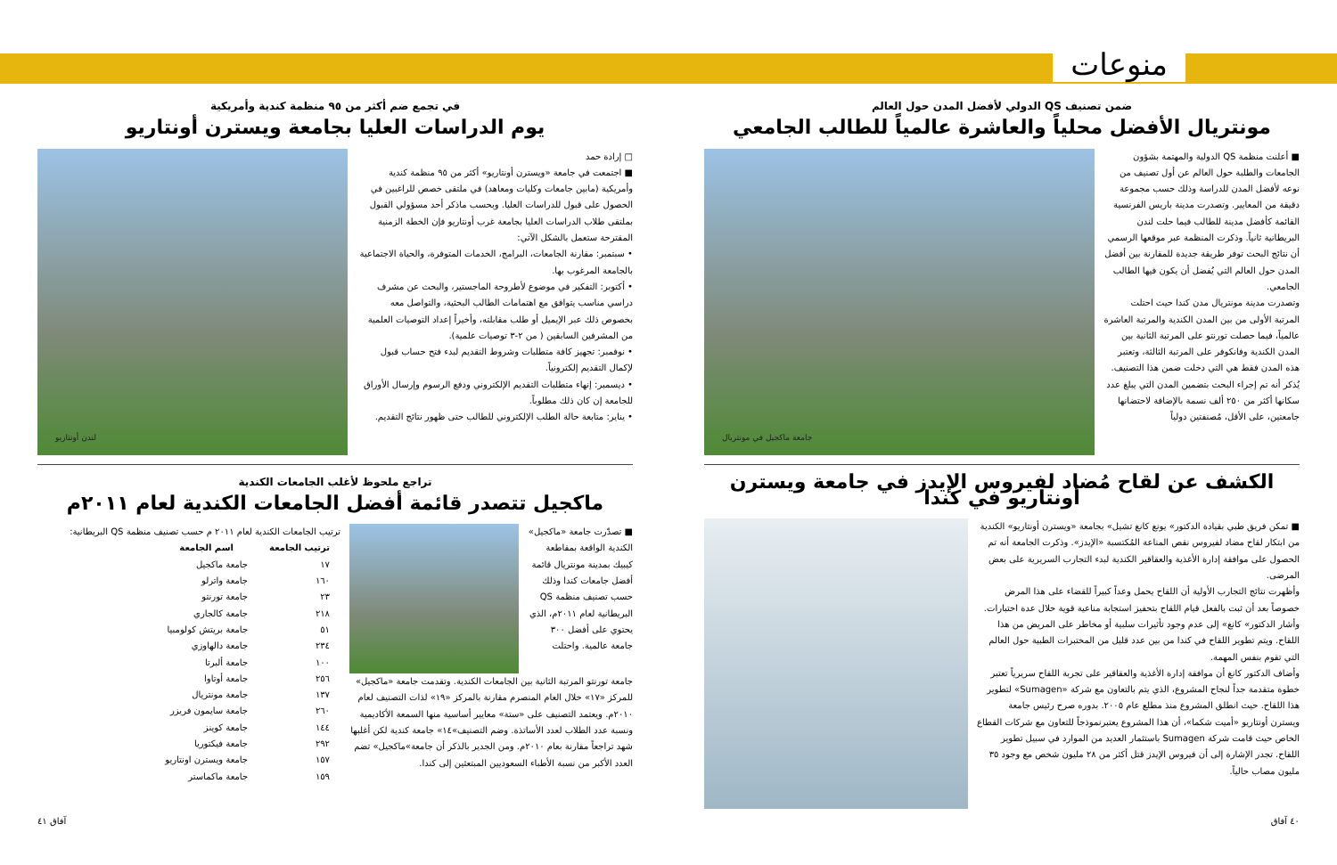منوعات
ضمن تصنيف QS الدولي لأفضل المدن حول العالم
مونتريال الأفضل محلياً والعاشرة عالمياً للطالب الجامعي
■ أعلنت منظمة QS الدولية والمهتمة بشؤون الجامعات والطلبة حول العالم عن أول تصنيف من نوعه لأفضل المدن للدراسة وذلك حسب مجموعة دقيقة من المعايير. وتصدرت مدينة باريس الفرنسية القائمة كأفضل مدينة للطالب فيما حلت لندن البريطانية ثانياً. وذكرت المنظمة عبر موقعها الرسمي أن نتائج البحث توفر طريقة جديدة للمقارنة بين أفضل المدن حول العالم التي يُفضل أن يكون فيها الطالب الجامعي.
وتصدرت مدينة مونتريال مدن كندا حيث احتلت المرتبة الأولى من بين المدن الكندية والمرتبة العاشرة عالمياً، فيما حصلت تورنتو على المرتبة الثانية بين المدن الكندية وفانكوفر على المرتبة الثالثة، وتعتبر هذه المدن فقط هي التي دخلت ضمن هذا التصنيف.
يُذكر أنه تم إجراء البحث بتضمين المدن التي يبلغ عدد سكانها أكثر من ٢٥٠ ألف نسمة بالإضافة لاحتضانها جامعتين، على الأقل، مُصنفتين دولياً
جامعة ماكجيل في مونتريال
الكشف عن لقاح مُضاد لفيروس الإيدز في جامعة ويسترن أونتاريو في كندا
■ تمكن فريق طبي بقيادة الدكتور» يونغ كانغ تشيل» بجامعة «ويسترن أونتاريو» الكندية من ابتكار لقاح مضاد لفيروس نقص المناعة المُكتسبة «الإيدز». وذكرت الجامعة أنه تم الحصول على موافقة إدارة الأغذية والعقاقير الكندية لبدء التجارب السريرية على بعض المرضى.
وأظهرت نتائج التجارب الأولية أن اللقاح يحمل وعداً كبيراً للقضاء على هذا المرض خصوصاً بعد أن ثبت بالفعل قيام اللقاح بتحفيز استجابة مناعية قوية خلال عدة اختبارات.
وأشار الدكتور» كانغ» إلى عدم وجود تأثيرات سلبية أو مخاطر على المريض من هذا اللقاح. ويتم تطوير اللقاح في كندا من بين عدد قليل من المختبرات الطبية حول العالم التي تقوم بنفس المهمة.
وأضاف الدكتور كانغ أن موافقة إدارة الأغذية والعقاقير على تجربة اللقاح سريرياً تعتبر خطوة متقدمة جداً لنجاح المشروع، الذي يتم بالتعاون مع شركة «Sumagen» لتطوير هذا اللقاح. حيث انطلق المشروع منذ مطلع عام ٢٠٠٥. بدوره صرح رئيس جامعة ويسترن أونتاريو «أميت شكما»، أن هذا المشروع يعتبرنموذجاً للتعاون مع شركات القطاع الخاص حيث قامت شركة Sumagen باستثمار العديد من الموارد في سبيل تطوير اللقاح. تجدر الإشارة إلى أن فيروس الإيدز قتل أكثر من ٢٨ مليون شخص مع وجود ٣٥ مليون مصاب حالياً.
في تجمع ضم أكثر من ٩٥ منظمة كندية وأمريكية
يوم الدراسات العليا بجامعة ويسترن أونتاريو
□ إرادة حمد
■ اجتمعت في جامعة «ويسترن أونتاريو» أكثر من ٩٥ منظمة كندية وأمريكية (مابين جامعات وكليات ومعاهد) في ملتقى خصص للراغبين في الحصول على قبول للدراسات العليا. وبحسب ماذكر أحد مسؤولي القبول بملتقى طلاب الدراسات العليا بجامعة غرب أونتاريو فإن الخطة الزمنية المقترحة ستعمل بالشكل الآتي:
• سبتمبر: مقارنة الجامعات، البرامج، الخدمات المتوفرة، والحياة الاجتماعية بالجامعة المرغوب بها.
• أكتوبر: التفكير في موضوع لأطروحة الماجستير، والبحث عن مشرف دراسي مناسب يتوافق مع اهتمامات الطالب البحثية، والتواصل معه بخصوص ذلك عبر الإيميل أو طلب مقابلته، وأخيراً إعداد التوصيات العلمية من المشرفين السابقين ( من ٢-٣ توصيات علمية).
• نوفمبر: تجهيز كافة متطلبات وشروط التقديم لبدء فتح حساب قبول لإكمال التقديم إلكترونياً.
• ديسمبر: إنهاء متطلبات التقديم الإلكتروني ودفع الرسوم وإرسال الأوراق للجامعة إن كان ذلك مطلوباً.
• يناير: متابعة حالة الطلب الإلكتروني للطالب حتى ظهور نتائج التقديم.
لندن أونتاريو
تراجع ملحوظ لأغلب الجامعات الكندية
ماكجيل تتصدر قائمة أفضل الجامعات الكندية لعام ٢٠١١م
■ تصدّرت جامعة «ماكجيل» الكندية الواقعة بمقاطعة كيبيك بمدينة مونتريال قائمة أفضل جامعات كندا وذلك حسب تصنيف منظمة QS البريطانية لعام ٢٠١١م، الذي يحتوي على أفضل ٣٠٠ جامعة عالمية. واحتلت
جامعة تورنتو المرتبة الثانية بين الجامعات الكندية. وتقدمت جامعة «ماكجيل» للمركز «١٧» خلال العام المنصرم مقارنة بالمركز «١٩» لذات التصنيف لعام ٢٠١٠م. ويعتمد التصنيف على «ستة» معايير أساسية منها السمعة الأكاديمية ونسبة عدد الطلاب لعدد الأساتذة. وضم التصنيف»١٤» جامعة كندية لكن أغلبها شهد تراجعاً مقارنة بعام ٢٠١٠م. ومن الجدير بالذكر أن جامعة»ماكجيل» تضم العدد الأكبر من نسبة الأطباء السعوديين المبتعثين إلى كندا.
ترتيب الجامعات الكندية لعام ٢٠١١ م حسب تصنيف منظمة QS البريطانية:
| ترتيب الجامعة | اسم الجامعة |
| --- | --- |
| ١٧ | جامعة ماكجيل |
| ١٦٠ | جامعة واترلو |
| ٢٣ | جامعة تورنتو |
| ٢١٨ | جامعة كالجاري |
| ٥١ | جامعة بريتش كولومبيا |
| ٢٣٤ | جامعة دالهاوزي |
| ١٠٠ | جامعة ألبرتا |
| ٢٥٦ | جامعة أوتاوا |
| ١٣٧ | جامعة مونتريال |
| ٢٦٠ | جامعة سايمون فريزر |
| ١٤٤ | جامعة كوينز |
| ٢٩٢ | جامعة فيكتوريا |
| ١٥٧ | جامعة ويسترن اونتاريو |
| ١٥٩ | جامعة ماكماستر |
٤٠ آفاق آفاق ٤١